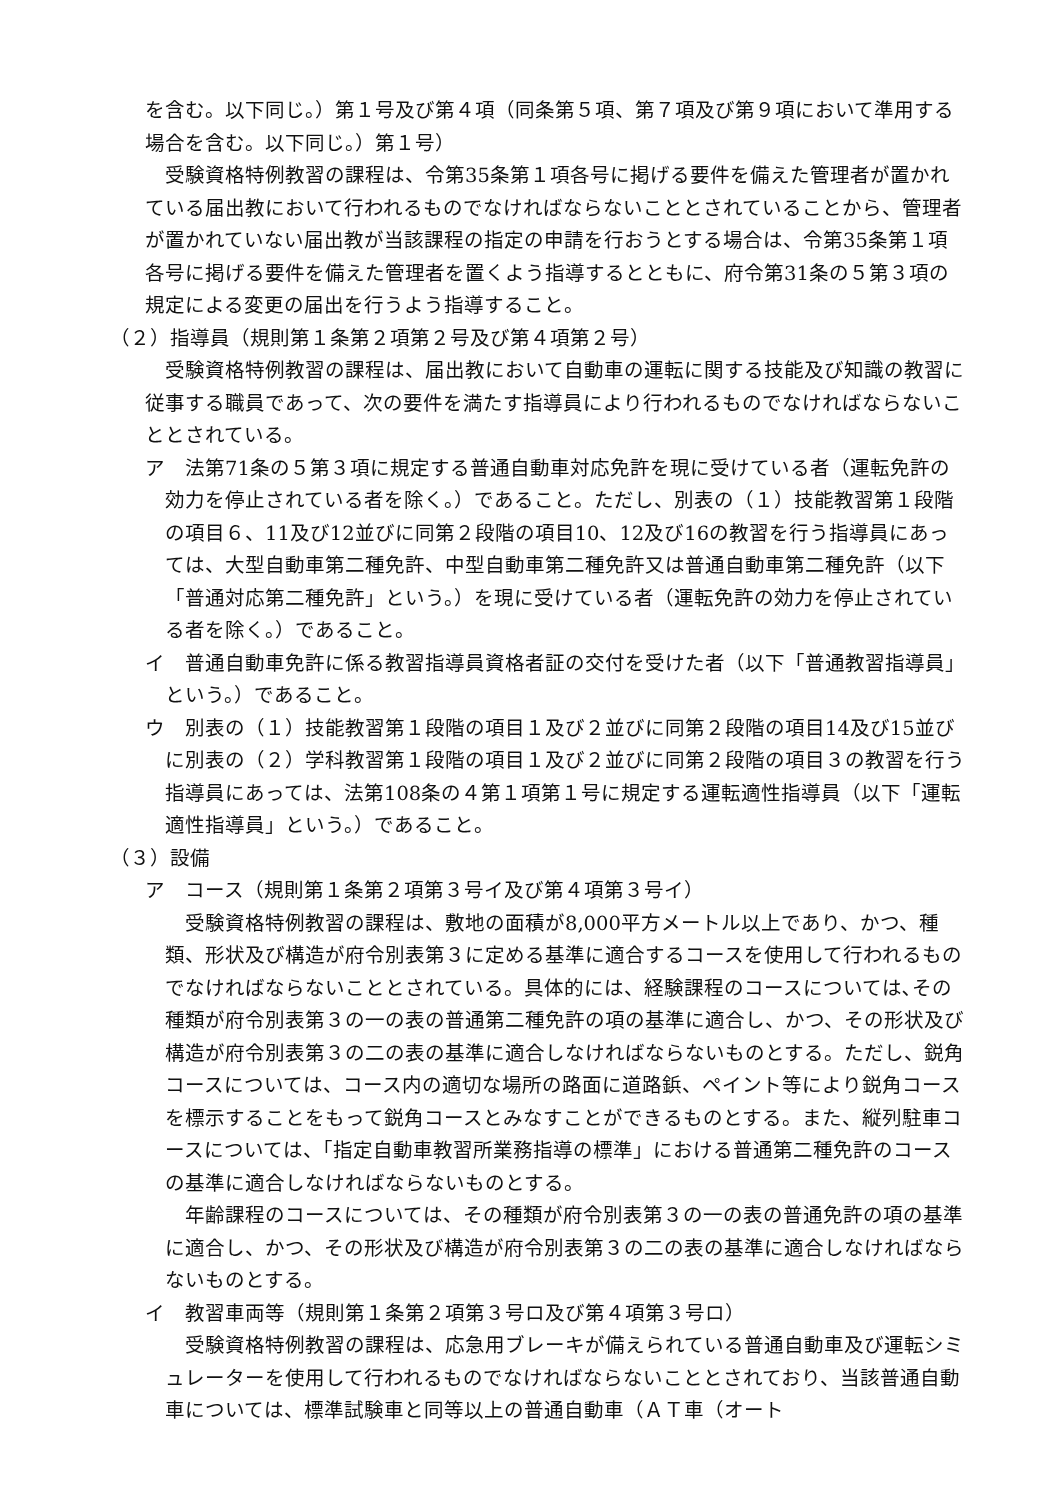を含む。以下同じ。）第１号及び第４項（同条第５項、第７項及び第９項において準用する場合を含む。以下同じ。）第１号）
受験資格特例教習の課程は、令第35条第１項各号に掲げる要件を備えた管理者が置かれている届出教において行われるものでなければならないこととされていることから、管理者が置かれていない届出教が当該課程の指定の申請を行おうとする場合は、令第35条第１項各号に掲げる要件を備えた管理者を置くよう指導するとともに、府令第31条の５第３項の規定による変更の届出を行うよう指導すること。
（２）指導員（規則第１条第２項第２号及び第４項第２号）
受験資格特例教習の課程は、届出教において自動車の運転に関する技能及び知識の教習に従事する職員であって、次の要件を満たす指導員により行われるものでなければならないこととされている。
ア　法第71条の５第３項に規定する普通自動車対応免許を現に受けている者（運転免許の効力を停止されている者を除く。）であること。ただし、別表の（１）技能教習第１段階の項目６、11及び12並びに同第２段階の項目10、12及び16の教習を行う指導員にあっては、大型自動車第二種免許、中型自動車第二種免許又は普通自動車第二種免許（以下「普通対応第二種免許」という。）を現に受けている者（運転免許の効力を停止されている者を除く。）であること。
イ　普通自動車免許に係る教習指導員資格者証の交付を受けた者（以下「普通教習指導員」という。）であること。
ウ　別表の（１）技能教習第１段階の項目１及び２並びに同第２段階の項目14及び15並びに別表の（２）学科教習第１段階の項目１及び２並びに同第２段階の項目３の教習を行う指導員にあっては、法第108条の４第１項第１号に規定する運転適性指導員（以下「運転適性指導員」という。）であること。
（３）設備
ア　コース（規則第１条第２項第３号イ及び第４項第３号イ）
受験資格特例教習の課程は、敷地の面積が8,000平方メートル以上であり、かつ、種類、形状及び構造が府令別表第３に定める基準に適合するコースを使用して行われるものでなければならないこととされている。具体的には、経験課程のコースについては､その種類が府令別表第３の一の表の普通第二種免許の項の基準に適合し、かつ、その形状及び構造が府令別表第３の二の表の基準に適合しなければならないものとする。ただし、鋭角コースについては、コース内の適切な場所の路面に道路鋲、ペイント等により鋭角コースを標示することをもって鋭角コースとみなすことができるものとする。また、縦列駐車コースについては、「指定自動車教習所業務指導の標準」における普通第二種免許のコースの基準に適合しなければならないものとする。
年齢課程のコースについては、その種類が府令別表第３の一の表の普通免許の項の基準に適合し、かつ、その形状及び構造が府令別表第３の二の表の基準に適合しなければならないものとする。
イ　教習車両等（規則第１条第２項第３号ロ及び第４項第３号ロ）
受験資格特例教習の課程は、応急用ブレーキが備えられている普通自動車及び運転シミュレーターを使用して行われるものでなければならないこととされており、当該普通自動車については、標準試験車と同等以上の普通自動車（ＡＴ車（オート